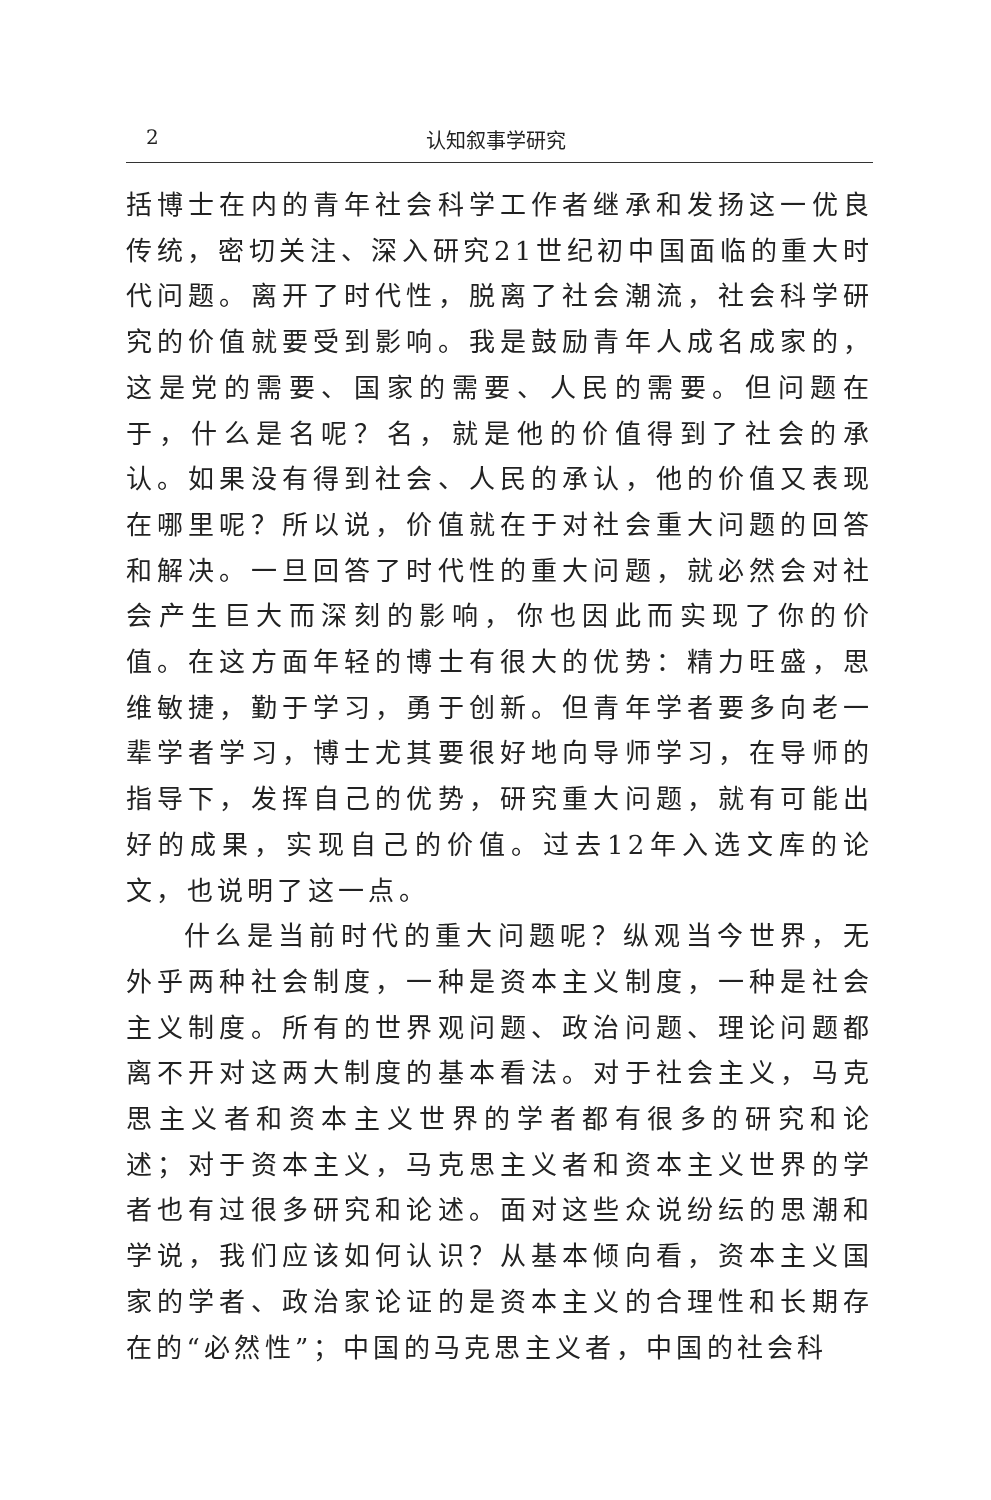2 认知叙事学研究
括博士在内的青年社会科学工作者继承和发扬这一优良传统，密切关注、深入研究21世纪初中国面临的重大时代问题。离开了时代性，脱离了社会潮流，社会科学研究的价值就要受到影响。我是鼓励青年人成名成家的，这是党的需要、国家的需要、人民的需要。但问题在于，什么是名呢？名，就是他的价值得到了社会的承认。如果没有得到社会、人民的承认，他的价值又表现在哪里呢？所以说，价值就在于对社会重大问题的回答和解决。一旦回答了时代性的重大问题，就必然会对社会产生巨大而深刻的影响，你也因此而实现了你的价值。在这方面年轻的博士有很大的优势：精力旺盛，思维敏捷，勤于学习，勇于创新。但青年学者要多向老一辈学者学习，博士尤其要很好地向导师学习，在导师的指导下，发挥自己的优势，研究重大问题，就有可能出好的成果，实现自己的价值。过去12年入选文库的论文，也说明了这一点。
什么是当前时代的重大问题呢？纵观当今世界，无外乎两种社会制度，一种是资本主义制度，一种是社会主义制度。所有的世界观问题、政治问题、理论问题都离不开对这两大制度的基本看法。对于社会主义，马克思主义者和资本主义世界的学者都有很多的研究和论述；对于资本主义，马克思主义者和资本主义世界的学者也有过很多研究和论述。面对这些众说纷纭的思潮和学说，我们应该如何认识？从基本倾向看，资本主义国家的学者、政治家论证的是资本主义的合理性和长期存在的“必然性”；中国的马克思主义者，中国的社会科